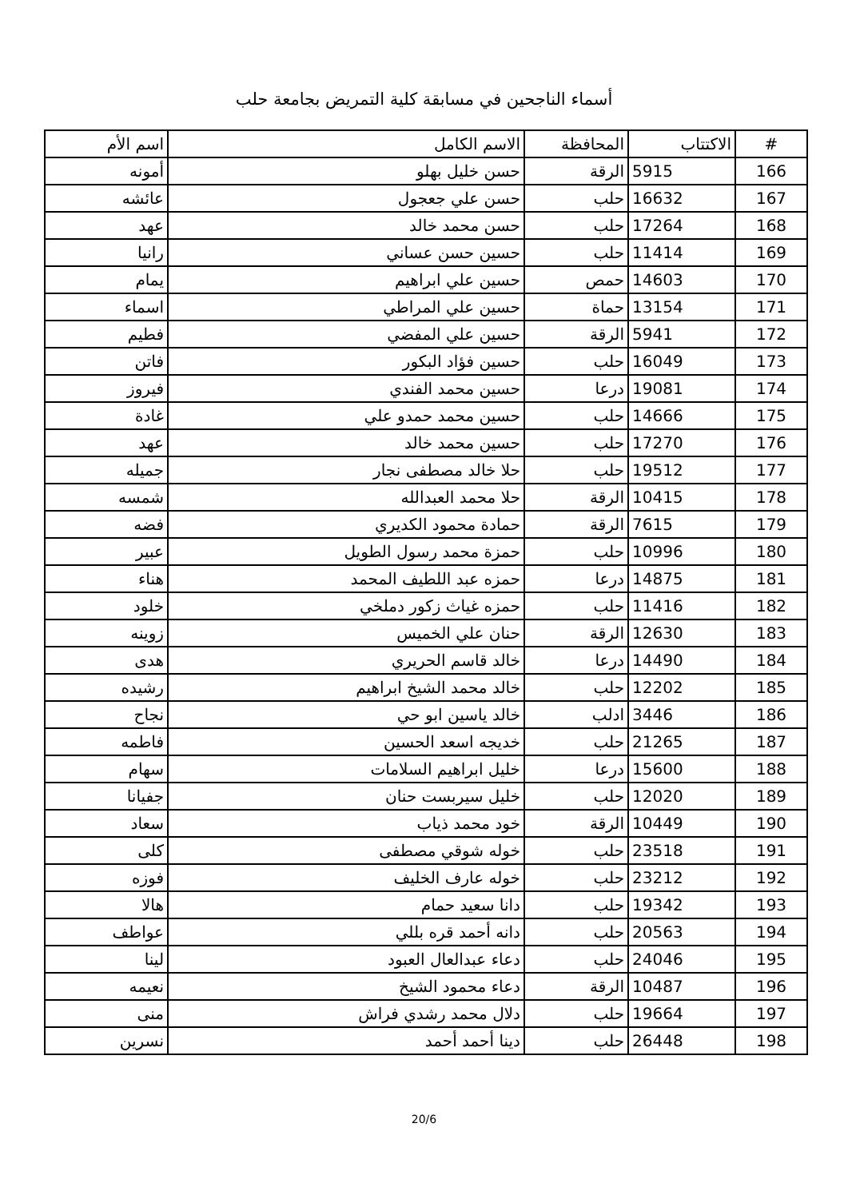أسماء الناجحين في مسابقة كلية التمريض بجامعة حلب
| # | الاكتتاب | المحافظة | الاسم الكامل | اسم الأم |
| --- | --- | --- | --- | --- |
| 166 | 5915 | الرقة | حسن خليل بهلو | أمونه |
| 167 | 16632 | حلب | حسن علي جعجول | عائشه |
| 168 | 17264 | حلب | حسن محمد خالد | عهد |
| 169 | 11414 | حلب | حسين حسن عساني | رانيا |
| 170 | 14603 | حمص | حسين علي ابراهيم | يمام |
| 171 | 13154 | حماة | حسين علي المراطي | اسماء |
| 172 | 5941 | الرقة | حسين علي المفضي | فطيم |
| 173 | 16049 | حلب | حسين فؤاد البكور | فاتن |
| 174 | 19081 | درعا | حسين محمد الفندي | فيروز |
| 175 | 14666 | حلب | حسين محمد حمدو علي | غادة |
| 176 | 17270 | حلب | حسين محمد خالد | عهد |
| 177 | 19512 | حلب | حلا خالد مصطفى نجار | جميله |
| 178 | 10415 | الرقة | حلا محمد العبدالله | شمسه |
| 179 | 7615 | الرقة | حمادة محمود الكديري | فضه |
| 180 | 10996 | حلب | حمزة محمد رسول الطويل | عبير |
| 181 | 14875 | درعا | حمزه عبد اللطيف المحمد | هناء |
| 182 | 11416 | حلب | حمزه غياث زكور دملخي | خلود |
| 183 | 12630 | الرقة | حنان علي الخميس | زوينه |
| 184 | 14490 | درعا | خالد قاسم الحريري | هدى |
| 185 | 12202 | حلب | خالد محمد الشيخ ابراهيم | رشيده |
| 186 | 3446 | ادلب | خالد ياسين ابو حي | نجاح |
| 187 | 21265 | حلب | خديجه اسعد الحسين | فاطمه |
| 188 | 15600 | درعا | خليل ابراهيم السلامات | سهام |
| 189 | 12020 | حلب | خليل سيربست حنان | جفيانا |
| 190 | 10449 | الرقة | خود محمد ذياب | سعاد |
| 191 | 23518 | حلب | خوله شوقي مصطفى | كلى |
| 192 | 23212 | حلب | خوله عارف الخليف | فوزه |
| 193 | 19342 | حلب | دانا سعيد حمام | هالا |
| 194 | 20563 | حلب | دانه أحمد قره بللي | عواطف |
| 195 | 24046 | حلب | دعاء عبدالعال العبود | لينا |
| 196 | 10487 | الرقة | دعاء محمود الشيخ | نعيمه |
| 197 | 19664 | حلب | دلال محمد رشدي فراش | منى |
| 198 | 26448 | حلب | دينا أحمد أحمد | نسرين |
20/6